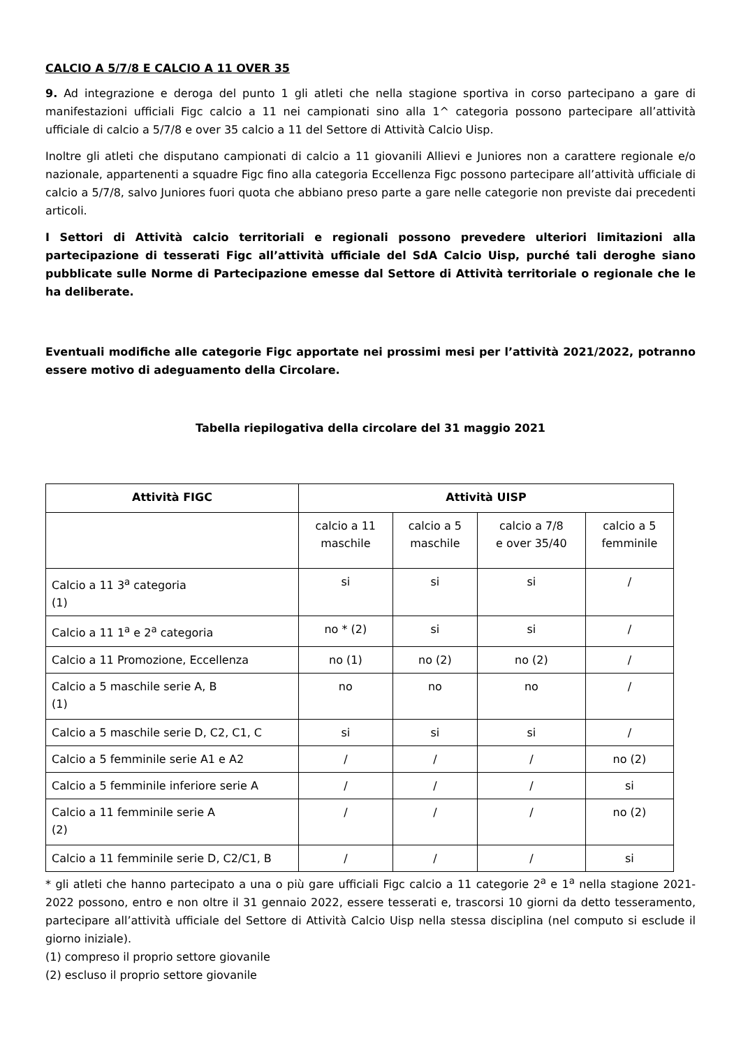CALCIO A 5/7/8 E CALCIO A 11 OVER 35
9. Ad integrazione e deroga del punto 1 gli atleti che nella stagione sportiva in corso partecipano a gare di manifestazioni ufficiali Figc calcio a 11 nei campionati sino alla 1^ categoria possono partecipare all’attività ufficiale di calcio a 5/7/8 e over 35 calcio a 11 del Settore di Attività Calcio Uisp.
Inoltre gli atleti che disputano campionati di calcio a 11 giovanili Allievi e Juniores non a carattere regionale e/o nazionale, appartenenti a squadre Figc fino alla categoria Eccellenza Figc possono partecipare all’attività ufficiale di calcio a 5/7/8, salvo Juniores fuori quota che abbiano preso parte a gare nelle categorie non previste dai precedenti articoli.
I Settori di Attività calcio territoriali e regionali possono prevedere ulteriori limitazioni alla partecipazione di tesserati Figc all’attività ufficiale del SdA Calcio Uisp, purché tali deroghe siano pubblicate sulle Norme di Partecipazione emesse dal Settore di Attività territoriale o regionale che le ha deliberate.
Eventuali modifiche alle categorie Figc apportate nei prossimi mesi per l’attività 2021/2022, potranno essere motivo di adeguamento della Circolare.
Tabella riepilogativa della circolare del 31 maggio 2021
| Attività FIGC | Attività UISP | | | |
| --- | --- | --- | --- | --- |
| | calcio a 11 maschile | calcio a 5 maschile | calcio a 7/8 e over 35/40 | calcio a 5 femminile |
| Calcio a 11 3<sup>a</sup> categoria (1) | si | si | si | / |
| Calcio a 11 1<sup>a</sup> e 2<sup>a</sup> categoria | no * (2) | si | si | / |
| Calcio a 11 Promozione, Eccellenza | no (1) | no (2) | no (2) | / |
| Calcio a 5 maschile serie A, B (1) | no | no | no | / |
| Calcio a 5 maschile serie D, C2, C1, C | si | si | si | / |
| Calcio a 5 femminile serie A1 e A2 | / | / | / | no (2) |
| Calcio a 5 femminile inferiore serie A | / | / | / | si |
| Calcio a 11 femminile serie A (2) | / | / | / | no (2) |
| Calcio a 11 femminile serie D, C2/C1, B | / | / | / | si |
* gli atleti che hanno partecipato a una o più gare ufficiali Figc calcio a 11 categorie 2<sup>a</sup> e 1<sup>a</sup> nella stagione 2021-2022 possono, entro e non oltre il 31 gennaio 2022, essere tesserati e, trascorsi 10 giorni da detto tesseramento, partecipare all’attività ufficiale del Settore di Attività Calcio Uisp nella stessa disciplina (nel computo si esclude il giorno iniziale).
(1) compreso il proprio settore giovanile
(2) escluso il proprio settore giovanile